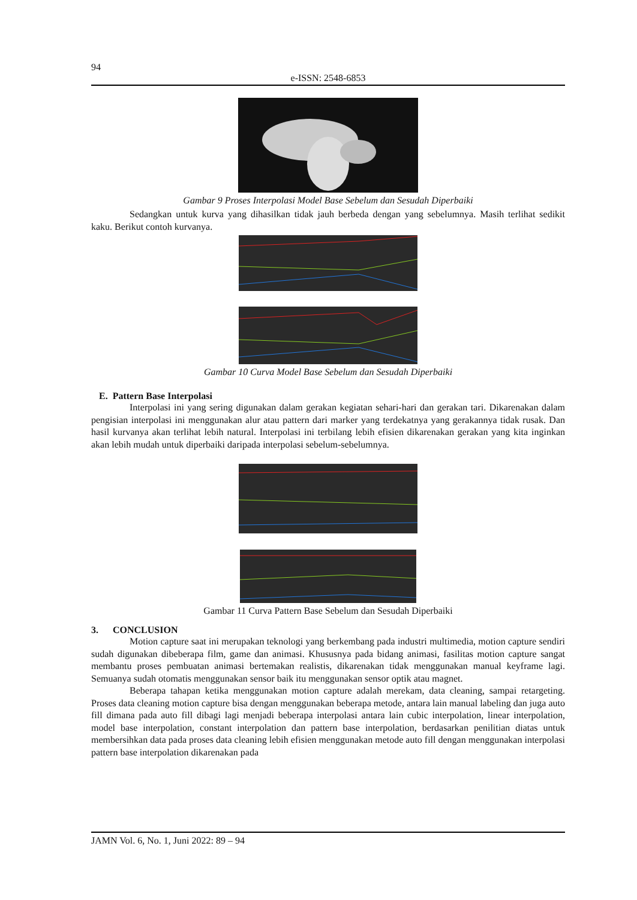94
e-ISSN: 2548-6853
Gambar 9 Proses Interpolasi Model Base Sebelum dan Sesudah Diperbaiki
Sedangkan untuk kurva yang dihasilkan tidak jauh berbeda dengan yang sebelumnya. Masih terlihat sedikit kaku. Berikut contoh kurvanya.
Gambar 10 Curva Model Base Sebelum dan Sesudah Diperbaiki
E. Pattern Base Interpolasi
Interpolasi ini yang sering digunakan dalam gerakan kegiatan sehari-hari dan gerakan tari. Dikarenakan dalam pengisian interpolasi ini menggunakan alur atau pattern dari marker yang terdekatnya yang gerakannya tidak rusak. Dan hasil kurvanya akan terlihat lebih natural. Interpolasi ini terbilang lebih efisien dikarenakan gerakan yang kita inginkan akan lebih mudah untuk diperbaiki daripada interpolasi sebelum-sebelumnya.
Gambar 11 Curva Pattern Base Sebelum dan Sesudah Diperbaiki
3. CONCLUSION
Motion capture saat ini merupakan teknologi yang berkembang pada industri multimedia, motion capture sendiri sudah digunakan dibeberapa film, game dan animasi. Khususnya pada bidang animasi, fasilitas motion capture sangat membantu proses pembuatan animasi bertemakan realistis, dikarenakan tidak menggunakan manual keyframe lagi. Semuanya sudah otomatis menggunakan sensor baik itu menggunakan sensor optik atau magnet.
Beberapa tahapan ketika menggunakan motion capture adalah merekam, data cleaning, sampai retargeting. Proses data cleaning motion capture bisa dengan menggunakan beberapa metode, antara lain manual labeling dan juga auto fill dimana pada auto fill dibagi lagi menjadi beberapa interpolasi antara lain cubic interpolation, linear interpolation, model base interpolation, constant interpolation dan pattern base interpolation, berdasarkan penilitian diatas untuk membersihkan data pada proses data cleaning lebih efisien menggunakan metode auto fill dengan menggunakan interpolasi pattern base interpolation dikarenakan pada
JAMN Vol. 6, No. 1, Juni 2022: 89 – 94